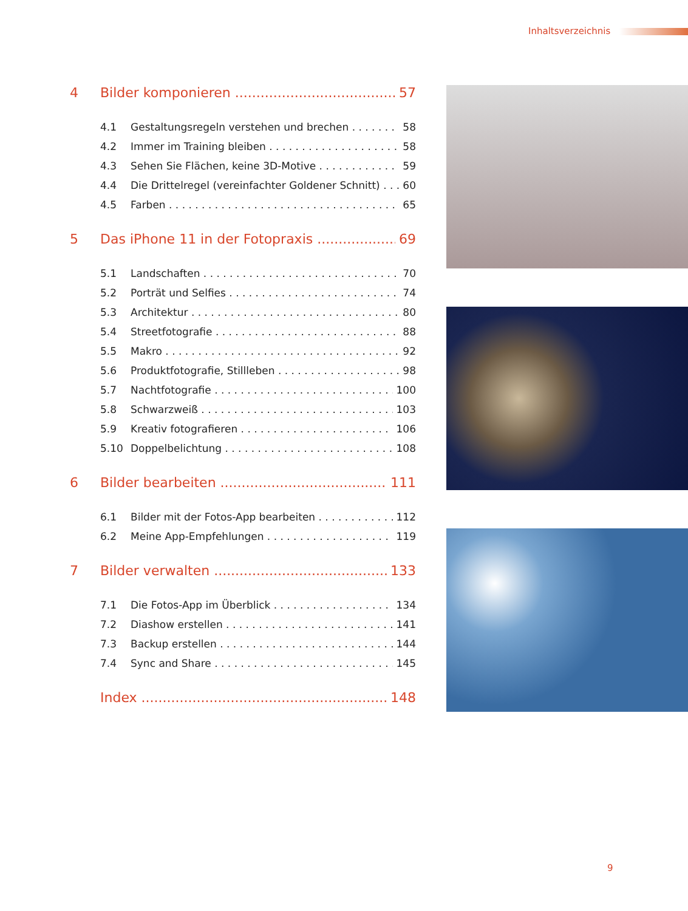Inhaltsverzeichnis
4 Bilder komponieren 57
4.1 Gestaltungsregeln verstehen und brechen 58
4.2 Immer im Training bleiben 58
4.3 Sehen Sie Flächen, keine 3D-Motive 59
4.4 Die Drittelregel (vereinfachter Goldener Schnitt) 60
4.5 Farben 65
5 Das iPhone 11 in der Fotopraxis 69
5.1 Landschaften 70
5.2 Porträt und Selfies 74
5.3 Architektur 80
5.4 Streetfotografie 88
5.5 Makro 92
5.6 Produktfotografie, Stillleben 98
5.7 Nachtfotografie 100
5.8 Schwarzweiß 103
5.9 Kreativ fotografieren 106
5.10 Doppelbelichtung 108
6 Bilder bearbeiten 111
6.1 Bilder mit der Fotos-App bearbeiten 112
6.2 Meine App-Empfehlungen 119
7 Bilder verwalten 133
7.1 Die Fotos-App im Überblick 134
7.2 Diashow erstellen 141
7.3 Backup erstellen 144
7.4 Sync and Share 145
Index 148
9